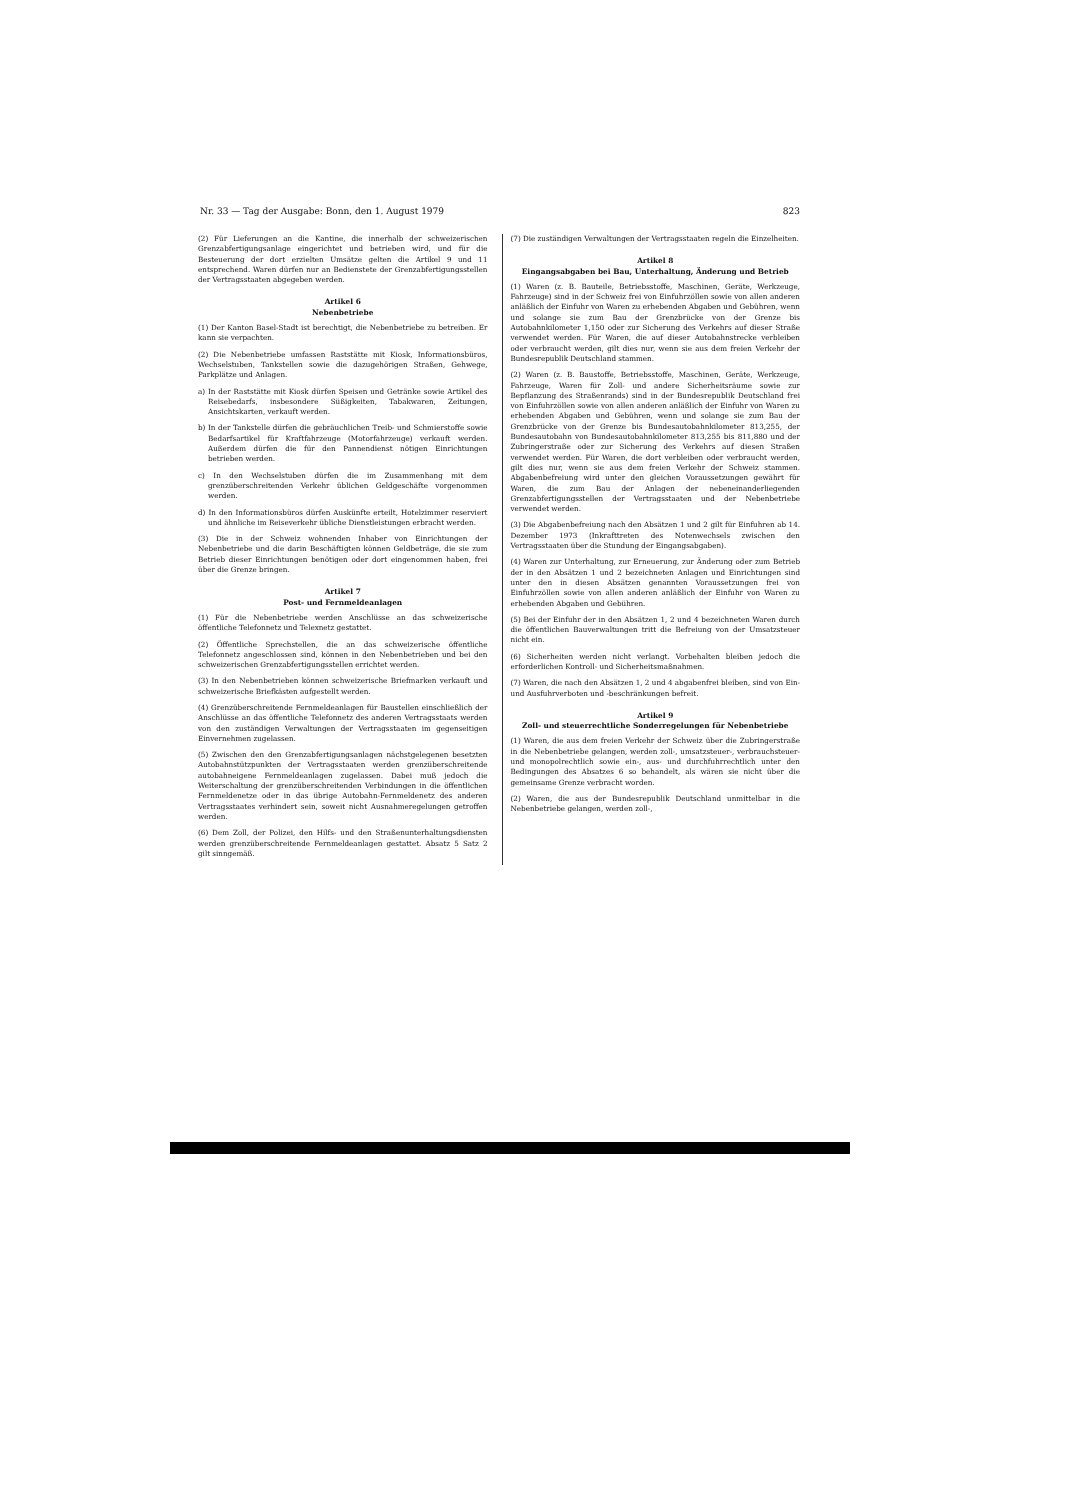Nr. 33 — Tag der Ausgabe: Bonn, den 1. August 1979 823
(2) Für Lieferungen an die Kantine, die innerhalb der schweizerischen Grenzabfertigungsanlage eingerichtet und betrieben wird, und für die Besteuerung der dort erzielten Umsätze gelten die Artikel 9 und 11 entsprechend. Waren dürfen nur an Bedienstete der Grenzabfertigungsstellen der Vertragsstaaten abgegeben werden.
Artikel 6
Nebenbetriebe
(1) Der Kanton Basel-Stadt ist berechtigt, die Nebenbetriebe zu betreiben. Er kann sie verpachten.
(2) Die Nebenbetriebe umfassen Raststätte mit Kiosk, Informationsbüros, Wechselstuben, Tankstellen sowie die dazugehörigen Straßen, Gehwege, Parkplätze und Anlagen.
a) In der Raststätte mit Kiosk dürfen Speisen und Getränke sowie Artikel des Reisebedarfs, insbesondere Süßigkeiten, Tabakwaren, Zeitungen, Ansichtskarten, verkauft werden.
b) In der Tankstelle dürfen die gebräuchlichen Treib- und Schmierstoffe sowie Bedarfsartikel für Kraftfahrzeuge (Motorfahrzeuge) verkauft werden. Außerdem dürfen die für den Pannendienst nötigen Einrichtungen betrieben werden.
c) In den Wechselstuben dürfen die im Zusammenhang mit dem grenzüberschreitenden Verkehr üblichen Geldgeschäfte vorgenommen werden.
d) In den Informationsbüros dürfen Auskünfte erteilt, Hotelzimmer reserviert und ähnliche im Reiseverkehr übliche Dienstleistungen erbracht werden.
(3) Die in der Schweiz wohnenden Inhaber von Einrichtungen der Nebenbetriebe und die darin Beschäftigten können Geldbeträge, die sie zum Betrieb dieser Einrichtungen benötigen oder dort eingenommen haben, frei über die Grenze bringen.
Artikel 7
Post- und Fernmeldeanlagen
(1) Für die Nebenbetriebe werden Anschlüsse an das schweizerische öffentliche Telefonnetz und Telexnetz gestattet.
(2) Öffentliche Sprechstellen, die an das schweizerische öffentliche Telefonnetz angeschlossen sind, können in den Nebenbetrieben und bei den schweizerischen Grenzabfertigungsstellen errichtet werden.
(3) In den Nebenbetrieben können schweizerische Briefmarken verkauft und schweizerische Briefkästen aufgestellt werden.
(4) Grenzüberschreitende Fernmeldeanlagen für Baustellen einschließlich der Anschlüsse an das öffentliche Telefonnetz des anderen Vertragsstaats werden von den zuständigen Verwaltungen der Vertragsstaaten im gegenseitigen Einvernehmen zugelassen.
(5) Zwischen den den Grenzabfertigungsanlagen nächstgelegenen besetzten Autobahnstützpunkten der Vertragsstaaten werden grenzüberschreitende autobahneigene Fernmeldeanlagen zugelassen. Dabei muß jedoch die Weiterschaltung der grenzüberschreitenden Verbindungen in die öffentlichen Fernmeldenetze oder in das übrige Autobahn-Fernmeldenetz des anderen Vertragsstaates verhindert sein, soweit nicht Ausnahmeregelungen getroffen werden.
(6) Dem Zoll, der Polizei, den Hilfs- und den Straßenunterhaltungsdiensten werden grenzüberschreitende Fernmeldeanlagen gestattet. Absatz 5 Satz 2 gilt sinngemäß.
(7) Die zuständigen Verwaltungen der Vertragsstaaten regeln die Einzelheiten.
Artikel 8
Eingangsabgaben bei Bau, Unterhaltung, Änderung und Betrieb
(1) Waren (z. B. Bauteile, Betriebsstoffe, Maschinen, Geräte, Werkzeuge, Fahrzeuge) sind in der Schweiz frei von Einfuhrzöllen sowie von allen anderen anläßlich der Einfuhr von Waren zu erhebenden Abgaben und Gebühren, wenn und solange sie zum Bau der Grenzbrücke von der Grenze bis Autobahnkilometer 1,150 oder zur Sicherung des Verkehrs auf dieser Straße verwendet werden. Für Waren, die auf dieser Autobahnstrecke verbleiben oder verbraucht werden, gilt dies nur, wenn sie aus dem freien Verkehr der Bundesrepublik Deutschland stammen.
(2) Waren (z. B. Baustoffe, Betriebsstoffe, Maschinen, Geräte, Werkzeuge, Fahrzeuge, Waren für Zoll- und andere Sicherheitsräume sowie zur Bepflanzung des Straßenrands) sind in der Bundesrepublik Deutschland frei von Einfuhrzöllen sowie von allen anderen anläßlich der Einfuhr von Waren zu erhebenden Abgaben und Gebühren, wenn und solange sie zum Bau der Grenzbrücke von der Grenze bis Bundesautobahnkilometer 813,255, der Bundesautobahn von Bundesautobahnkilometer 813,255 bis 811,880 und der Zubringerstraße oder zur Sicherung des Verkehrs auf diesen Straßen verwendet werden. Für Waren, die dort verbleiben oder verbraucht werden, gilt dies nur, wenn sie aus dem freien Verkehr der Schweiz stammen. Abgabenbefreiung wird unter den gleichen Voraussetzungen gewährt für Waren, die zum Bau der Anlagen der nebeneinanderliegenden Grenzabfertigungsstellen der Vertragsstaaten und der Nebenbetriebe verwendet werden.
(3) Die Abgabenbefreiung nach den Absätzen 1 und 2 gilt für Einfuhren ab 14. Dezember 1973 (Inkrafttreten des Notenwechsels zwischen den Vertragsstaaten über die Stundung der Eingangsabgaben).
(4) Waren zur Unterhaltung, zur Erneuerung, zur Änderung oder zum Betrieb der in den Absätzen 1 und 2 bezeichneten Anlagen und Einrichtungen sind unter den in diesen Absätzen genannten Voraussetzungen frei von Einfuhrzöllen sowie von allen anderen anläßlich der Einfuhr von Waren zu erhebenden Abgaben und Gebühren.
(5) Bei der Einfuhr der in den Absätzen 1, 2 und 4 bezeichneten Waren durch die öffentlichen Bauverwaltungen tritt die Befreiung von der Umsatzsteuer nicht ein.
(6) Sicherheiten werden nicht verlangt. Vorbehalten bleiben jedoch die erforderlichen Kontroll- und Sicherheitsmaßnahmen.
(7) Waren, die nach den Absätzen 1, 2 und 4 abgabenfrei bleiben, sind von Ein- und Ausfuhrverboten und -beschränkungen befreit.
Artikel 9
Zoll- und steuerrechtliche Sonderregelungen für Nebenbetriebe
(1) Waren, die aus dem freien Verkehr der Schweiz über die Zubringerstraße in die Nebenbetriebe gelangen, werden zoll-, umsatzsteuer-, verbrauchsteuer- und monopolrechtlich sowie ein-, aus- und durchfuhrrechtlich unter den Bedingungen des Absatzes 6 so behandelt, als wären sie nicht über die gemeinsame Grenze verbracht worden.
(2) Waren, die aus der Bundesrepublik Deutschland unmittelbar in die Nebenbetriebe gelangen, werden zoll-,